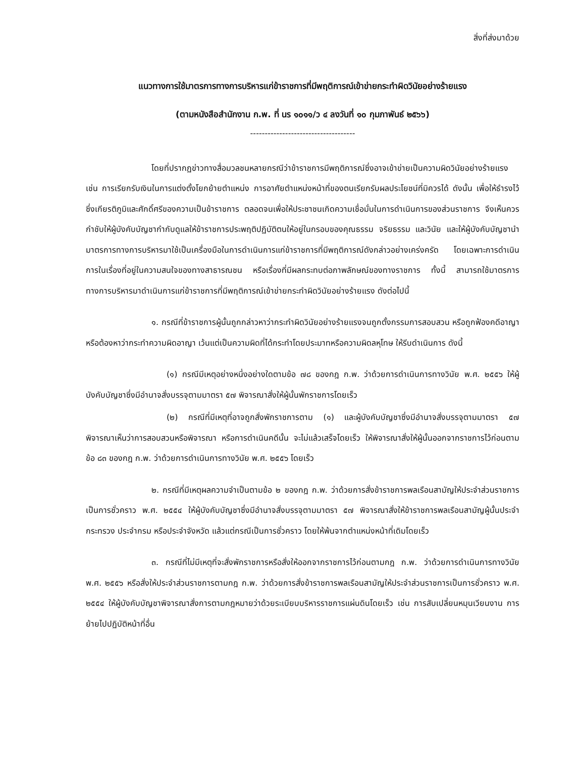สิ่งที่ส่งมาด้วย
แนวทางการใช้มาตรการทางการบริหารแก่ข้าราชการที่มีพฤติการณ์เข้าข่ายกระทำผิดวินัยอย่างร้ายแรง
(ตามหนังสือสำนักงาน ก.พ. ที่ นร ๑๐๑๑/ว ๔ ลงวันที่ ๑๐ กุมภาพันธ์ ๒๕๖๖)
------------------------------------
โดยที่ปรากฏข่าวทางสื่อมวลชนหลายกรณีว่าข้าราชการมีพฤติการณ์ซึ่งอาจเข้าข่ายเป็นความผิดวินัยอย่างร้ายแรง เช่น การเรียกรับเงินในการแต่งตั้งโยกย้ายตำแหน่ง การอาศัยตำแหน่งหน้าที่ของตนเรียกรับผลประโยชน์ที่มิควรได้ ดังนั้น เพื่อให้ธำรงไว้ซึ่งเกียรติภูมิและศักดิ์ศรีของความเป็นข้าราชการ ตลอดจนเพื่อให้ประชาชนเกิดความเชื่อมั่นในการดำเนินการของส่วนราชการ จึงเห็นควรกำชับให้ผู้บังคับบัญชากำกับดูแลให้ข้าราชการประพฤติปฏิบัติตนให้อยู่ในกรอบของคุณธรรม จริยธรรม และวินัย และให้ผู้บังคับบัญชานำมาตรการทางการบริหารมาใช้เป็นเครื่องมือในการดำเนินการแก่ข้าราชการที่มีพฤติการณ์ดังกล่าวอย่างเคร่งครัด โดยเฉพาะการดำเนินการในเรื่องที่อยู่ในความสนใจของทางสาธารณชน หรือเรื่องที่มีผลกระทบต่อภาพลักษณ์ของทางราชการ ทั้งนี้ สามารถใช้มาตรการทางการบริหารมาดำเนินการแก่ข้าราชการที่มีพฤติการณ์เข้าข่ายกระทำผิดวินัยอย่างร้ายแรง ดังต่อไปนี้
๑. กรณีที่ข้าราชการผู้นั้นถูกกล่าวหาว่ากระทำผิดวินัยอย่างร้ายแรงจนถูกตั้งกรรมการสอบสวน หรือถูกฟ้องคดีอาญา หรือต้องหาว่ากระทำความผิดอาญา เว้นแต่เป็นความผิดที่ได้กระทำโดยประมาทหรือความผิดลหุโทษ ให้รีบดำเนินการ ดังนี้
(๑) กรณีมีเหตุอย่างหนึ่งอย่างใดตามข้อ ๗๘ ของกฎ ก.พ. ว่าด้วยการดำเนินการทางวินัย พ.ศ. ๒๕๕๖ ให้ผู้บังคับบัญชาซึ่งมีอำนาจสั่งบรรจุตามมาตรา ๕๗ พิจารณาสั่งให้ผู้นั้นพักราชการโดยเร็ว
(๒) กรณีที่มีเหตุที่อาจถูกสั่งพักราชการตาม (๑) และผู้บังคับบัญชาซึ่งมีอำนาจสั่งบรรจุตามมาตรา ๕๗ พิจารณาเห็นว่าการสอบสวนหรือพิจารณา หรือการดำเนินคดีนั้น จะไม่แล้วเสร็จโดยเร็ว ให้พิจารณาสั่งให้ผู้นั้นออกจากราชการไว้ก่อนตามข้อ ๘๓ ของกฎ ก.พ. ว่าด้วยการดำเนินการทางวินัย พ.ศ. ๒๕๕๖ โดยเร็ว
๒. กรณีที่มีเหตุผลความจำเป็นตามข้อ ๒ ของกฎ ก.พ. ว่าด้วยการสั่งข้าราชการพลเรือนสามัญให้ประจำส่วนราชการเป็นการชั่วคราว พ.ศ. ๒๕๕๔ ให้ผู้บังคับบัญชาซึ่งมีอำนาจสั่งบรรจุตามมาตรา ๕๗ พิจารณาสั่งให้ข้าราชการพลเรือนสามัญผู้นั้นประจำกระทรวง ประจำกรม หรือประจำจังหวัด แล้วแต่กรณีเป็นการชั่วคราว โดยให้พ้นจากตำแหน่งหน้าที่เดิมโดยเร็ว
๓. กรณีที่ไม่มีเหตุที่จะสั่งพักราชการหรือสั่งให้ออกจากราชการไว้ก่อนตามกฎ ก.พ. ว่าด้วยการดำเนินการทางวินัย พ.ศ. ๒๕๕๖ หรือสั่งให้ประจำส่วนราชการตามกฎ ก.พ. ว่าด้วยการสั่งข้าราชการพลเรือนสามัญให้ประจำส่วนราชการเป็นการชั่วคราว พ.ศ. ๒๕๕๔ ให้ผู้บังคับบัญชาพิจารณาสั่งการตามกฎหมายว่าด้วยระเบียบบริหารราชการแผ่นดินโดยเร็ว เช่น การสับเปลี่ยนหมุนเวียนงาน การย้ายไปปฏิบัติหน้าที่อื่น